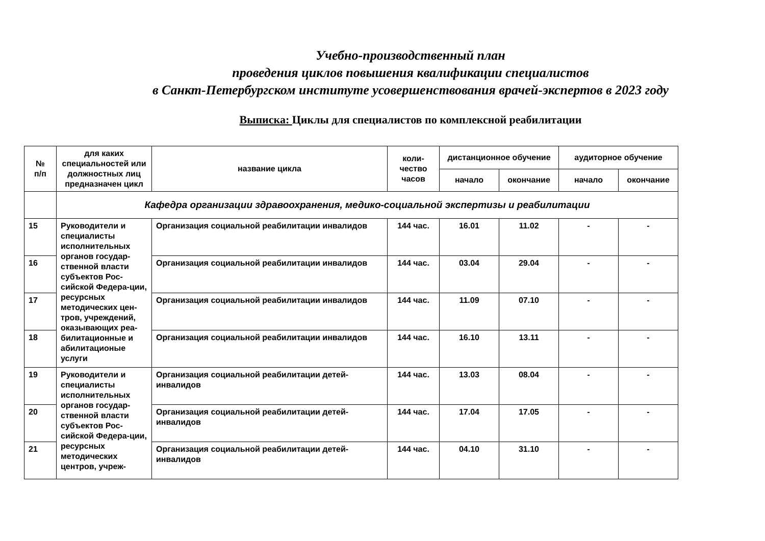Учебно-производственный план
проведения циклов повышения квалификации специалистов
в Санкт-Петербургском институте усовершенствования врачей-экспертов в 2023 году
Выписка: Циклы для специалистов по комплексной реабилитации
| № п/п | для каких специальностей или должностных лиц предназначен цикл | название цикла | коли- чество часов | дистанционное обучение | | аудиторное обучение | |
| --- | --- | --- | --- | --- | --- | --- | --- |
| | | | | начало | окончание | начало | окончание |
| | Кафедра организации здравоохранения, медико-социальной экспертизы и реабилитации | | | | | | |
| 15 | Руководители и специалисты исполнительных органов государ-ственной власти субъектов Рос-сийской Федера-ции, ресурсных методических цен-тров, учреждений, оказывающих реа-билитационные и абилитационые услуги | Организация социальной реабилитации инвалидов | 144 час. | 16.01 | 11.02 | - | - |
| 16 | | Организация социальной реабилитации инвалидов | 144 час. | 03.04 | 29.04 | - | - |
| 17 | | Организация социальной реабилитации инвалидов | 144 час. | 11.09 | 07.10 | - | - |
| 18 | | Организация социальной реабилитации инвалидов | 144 час. | 16.10 | 13.11 | - | - |
| 19 | Руководители и специалисты исполнительных органов государ-ственной власти субъектов Рос-сийской Федера-ции, ресурсных методических центров, учреж- | Организация социальной реабилитации детей-инвалидов | 144 час. | 13.03 | 08.04 | - | - |
| 20 | | Организация социальной реабилитации детей-инвалидов | 144 час. | 17.04 | 17.05 | - | - |
| 21 | | Организация социальной реабилитации детей-инвалидов | 144 час. | 04.10 | 31.10 | - | - |